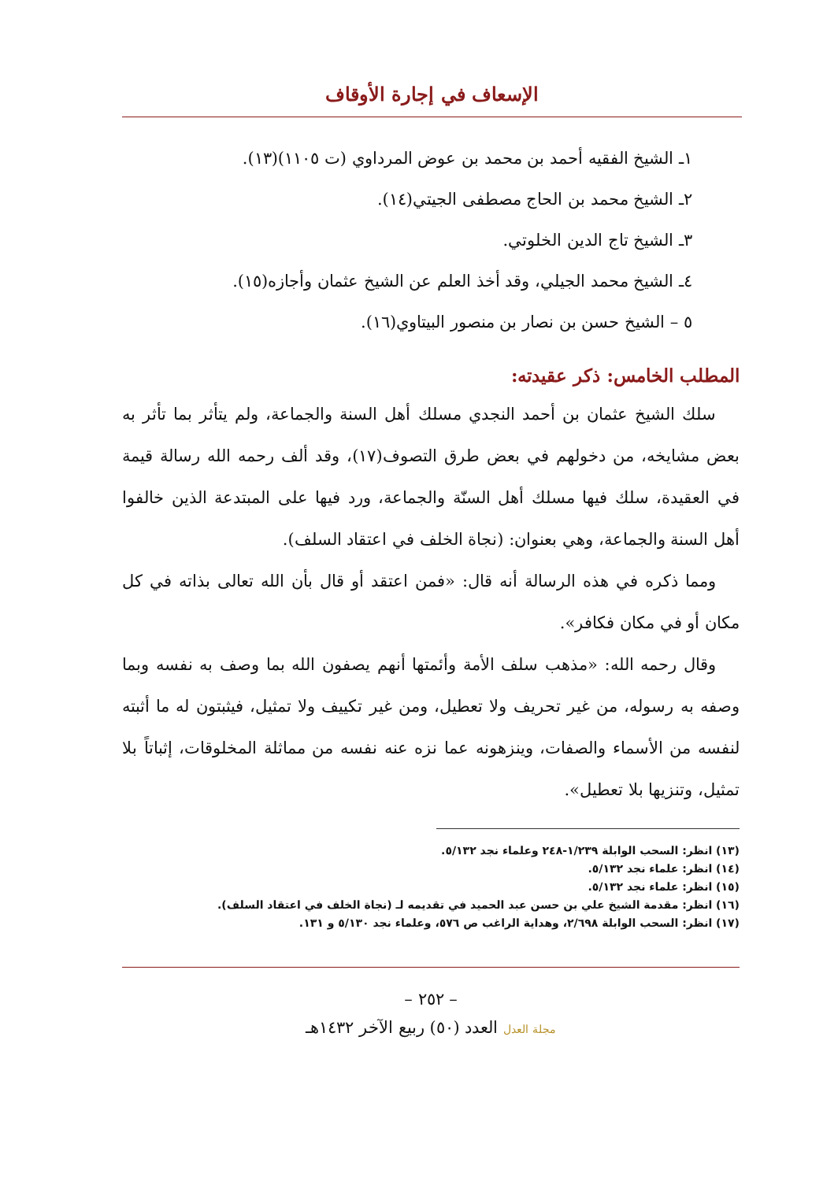الإسعاف في إجارة الأوقاف
١ـ الشيخ الفقيه أحمد بن محمد بن عوض المرداوي (ت ١١٠٥)(١٣).
٢ـ الشيخ محمد بن الحاج مصطفى الجيتي(١٤).
٣ـ الشيخ تاج الدين الخلوتي.
٤ـ الشيخ محمد الجيلي، وقد أخذ العلم عن الشيخ عثمان وأجازه(١٥).
٥ – الشيخ حسن بن نصار بن منصور البيتاوي(١٦).
المطلب الخامس: ذكر عقيدته:
سلك الشيخ عثمان بن أحمد النجدي مسلك أهل السنة والجماعة، ولم يتأثر بما تأثر به بعض مشايخه، من دخولهم في بعض طرق التصوف(١٧)، وقد ألف رحمه الله رسالة قيمة في العقيدة، سلك فيها مسلك أهل السنّة والجماعة، ورد فيها على المبتدعة الذين خالفوا أهل السنة والجماعة، وهي بعنوان: (نجاة الخلف في اعتقاد السلف).
ومما ذكره في هذه الرسالة أنه قال: «فمن اعتقد أو قال بأن الله تعالى بذاته في كل مكان أو في مكان فكافر».
وقال رحمه الله: «مذهب سلف الأمة وأئمتها أنهم يصفون الله بما وصف به نفسه وبما وصفه به رسوله، من غير تحريف ولا تعطيل، ومن غير تكييف ولا تمثيل، فيثبتون له ما أثبته لنفسه من الأسماء والصفات، وينزهونه عما نزه عنه نفسه من مماثلة المخلوقات، إثباتاً بلا تمثيل، وتنزيها بلا تعطيل».
(١٣) انظر: السحب الوابلة ١/٢٣٩-٢٤٨ وعلماء نجد ٥/١٣٢.
(١٤) انظر: علماء نجد ٥/١٣٢.
(١٥) انظر: علماء نجد ٥/١٣٢.
(١٦) انظر: مقدمة الشيخ علي بن حسن عبد الحميد في تقديمه لـ (نجاة الخلف في اعتقاد السلف).
(١٧) انظر: السحب الوابلة ٢/٦٩٨، وهداية الراغب ص ٥٧٦، وعلماء نجد ٥/١٣٠ و ١٣١.
– ٢٥٢ –
مجلة العدل العدد (٥٠) ربيع الآخر ١٤٣٢هـ